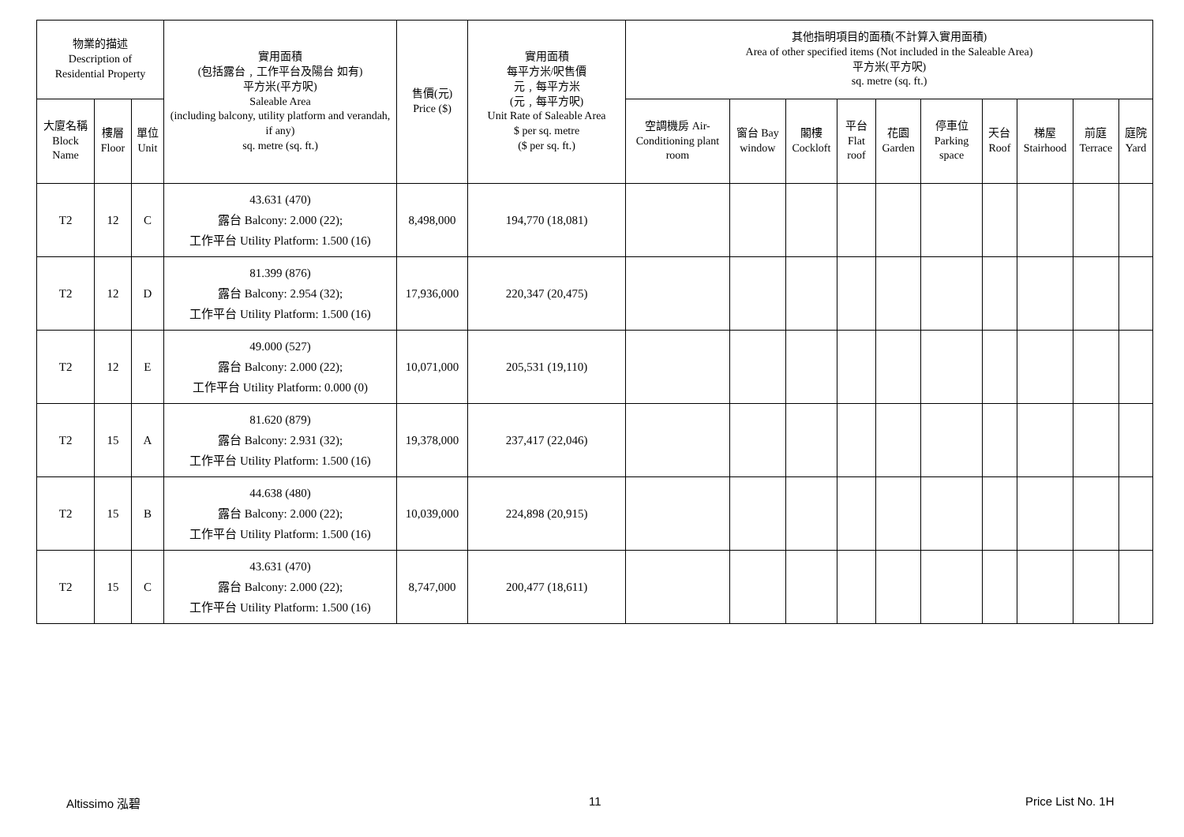| 物業的描述 Description of Residential Property | | | 實用面積 (包括露台﹐工作平台及陽台 如有) 平方米(平方呎) Saleable Area (including balcony, utility platform and verandah, if any) sq. metre (sq. ft.) | 售價(元) Price ($) | 實用面積 每平方米/呎售價 元﹐每平方米 (元﹐每平方呎) Unit Rate of Saleable Area $ per sq. metre ($ per sq. ft.) | 其他指明項目的面積(不計算入實用面積) Area of other specified items (Not included in the Saleable Area) 平方米(平方呎) sq. metre (sq. ft.) | | | | | | | | | |
| --- | --- | --- | --- | --- | --- | --- | --- | --- | --- | --- | --- | --- | --- | --- | --- |
| 大廈名稱 Block Name | 樓層 Floor | 單位 Unit | | | | 空調機房 Air-Conditioning plant room | 窗台 Bay window | 閣樓 Cockloft | 平台 Flat roof | 花園 Garden | 停車位 Parking space | 天台 Roof | 梯屋 Stairhood | 前庭 Terrace | 庭院 Yard |
| T2 | 12 | C | 43.631 (470) 露台 Balcony: 2.000 (22); 工作平台 Utility Platform: 1.500 (16) | 8,498,000 | 194,770 (18,081) | | | | | | | | | | |
| T2 | 12 | D | 81.399 (876) 露台 Balcony: 2.954 (32); 工作平台 Utility Platform: 1.500 (16) | 17,936,000 | 220,347 (20,475) | | | | | | | | | | |
| T2 | 12 | E | 49.000 (527) 露台 Balcony: 2.000 (22); 工作平台 Utility Platform: 0.000 (0) | 10,071,000 | 205,531 (19,110) | | | | | | | | | | |
| T2 | 15 | A | 81.620 (879) 露台 Balcony: 2.931 (32); 工作平台 Utility Platform: 1.500 (16) | 19,378,000 | 237,417 (22,046) | | | | | | | | | | |
| T2 | 15 | B | 44.638 (480) 露台 Balcony: 2.000 (22); 工作平台 Utility Platform: 1.500 (16) | 10,039,000 | 224,898 (20,915) | | | | | | | | | | |
| T2 | 15 | C | 43.631 (470) 露台 Balcony: 2.000 (22); 工作平台 Utility Platform: 1.500 (16) | 8,747,000 | 200,477 (18,611) | | | | | | | | | | |
Altissimo 泓碧 11 Price List No. 1H